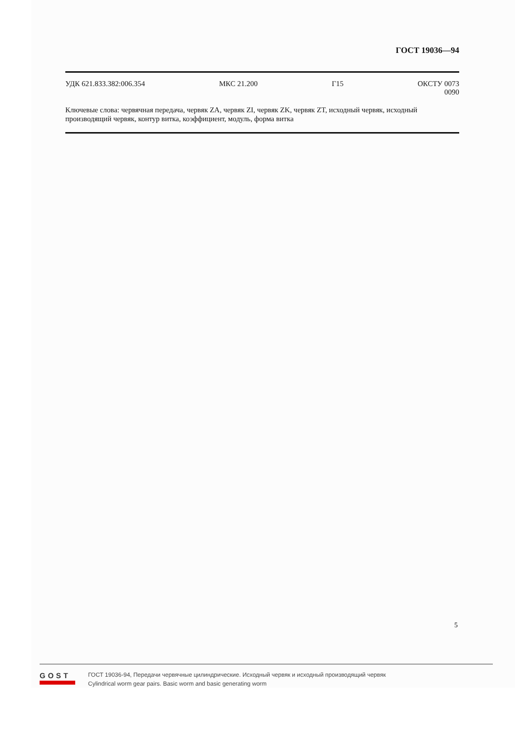ГОСТ 19036—94
УДК 621.833.382:006.354 МКС 21.200 Г15 ОКСТУ 0073
0090
Ключевые слова: червячная передача, червяк ZA, червяк ZI, червяк ZK, червяк ZT, исходный червяк, исходный производящий червяк, контур витка, коэффициент, модуль, форма витка
5
GOST
ГОСТ 19036-94, Передачи червячные цилиндрические. Исходный червяк и исходный производящий червяк
Cylindrical worm gear pairs. Basic worm and basic generating worm